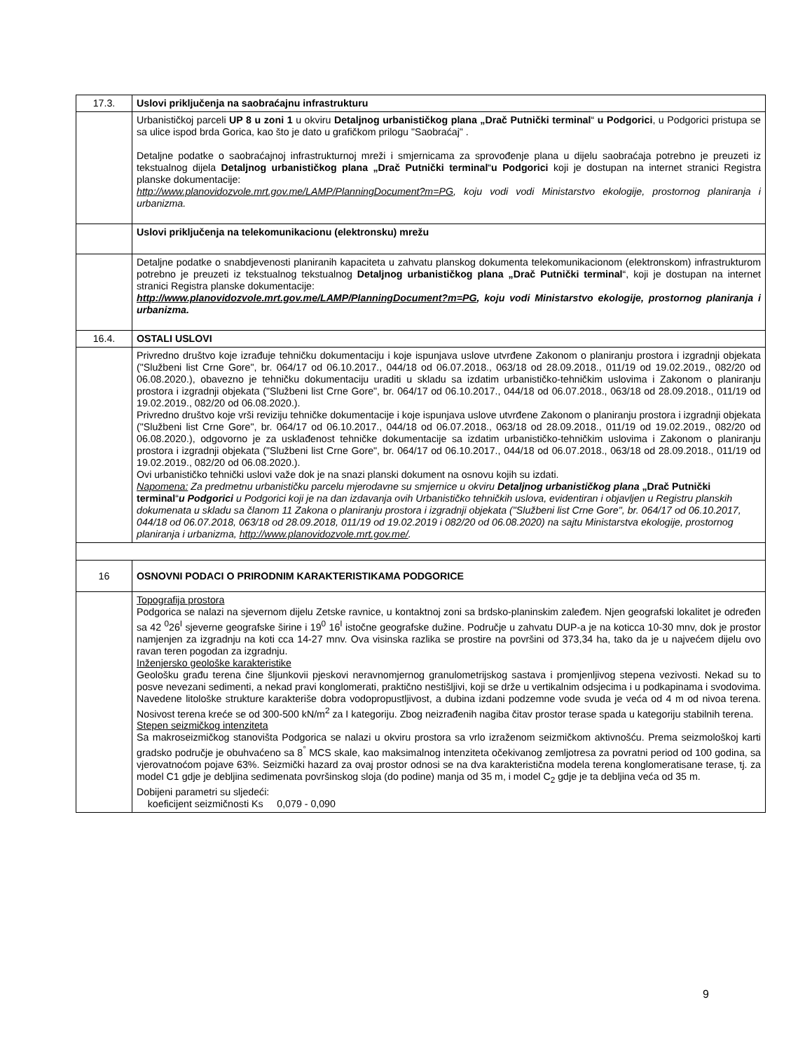| 17.3. | Uslovi priključenja na saobraćajnu infrastrukturu |
| | Urbanističkoj parceli UP 8 u zoni 1 u okviru Detaljnog urbanističkog plana „Drač Putnički terminal “ u Podgorici , u Podgorici pristupa se sa ulice ispod brda Gorica, kao što je dato u grafičkom prilogu "Saobraćaj" . Detaljne podatke o saobraćajnoj infrastrukturnoj mreži i smjernicama za sprovođenje plana u dijelu saobraćaja potrebno je preuzeti iz tekstualnog dijela Detaljnog urbanističkog plana „Drač Putnički terminal “ u Podgorici koji je dostupan na internet stranici Registra planske dokumentacije: http://www.planovidozvole.mrt.gov.me/LAMP/PlanningDocument?m=PG , koju vodi vodi Ministarstvo ekologije, prostornog planiranja i urbanizma. |
| | Uslovi priključenja na telekomunikacionu (elektronsku) mrežu |
| | Detaljne podatke o snabdjevenosti planiranih kapaciteta u zahvatu planskog dokumenta telekomunikacionom (elektronskom) infrastrukturom potrebno je preuzeti iz tekstualnog tekstualnog Detaljnog urbanističkog plana „Drač Putnički terminal “, koji je dostupan na internet stranici Registra planske dokumentacije: http://www.planovidozvole.mrt.gov.me/LAMP/PlanningDocument?m=PG , koju vodi Ministarstvo ekologije, prostornog planiranja i urbanizma. |
| 16.4. | OSTALI USLOVI |
| | Privredno društvo koje izrađuje tehničku dokumentaciju i koje ispunjava uslove utvrđene Zakonom o planiranju prostora i izgradnji objekata ("Službeni list Crne Gore", br. 064/17 od 06.10.2017., 044/18 od 06.07.2018., 063/18 od 28.09.2018., 011/19 od 19.02.2019., 082/20 od 06.08.2020.), obavezno je tehničku dokumentaciju uraditi u skladu sa izdatim urbanističko-tehničkim uslovima i Zakonom o planiranju prostora i izgradnji objekata ("Službeni list Crne Gore", br. 064/17 od 06.10.2017., 044/18 od 06.07.2018., 063/18 od 28.09.2018., 011/19 od 19.02.2019., 082/20 od 06.08.2020.). Privredno društvo koje vrši reviziju tehničke dokumentacije i koje ispunjava uslove utvrđene Zakonom o planiranju prostora i izgradnji objekata ("Službeni list Crne Gore", br. 064/17 od 06.10.2017., 044/18 od 06.07.2018., 063/18 od 28.09.2018., 011/19 od 19.02.2019., 082/20 od 06.08.2020.), odgovorno je za usklađenost tehničke dokumentacije sa izdatim urbanističko-tehničkim uslovima i Zakonom o planiranju prostora i izgradnji objekata ("Službeni list Crne Gore", br. 064/17 od 06.10.2017., 044/18 od 06.07.2018., 063/18 od 28.09.2018., 011/19 od 19.02.2019., 082/20 od 06.08.2020.). Ovi urbanističko tehnički uslovi važe dok je na snazi planski dokument na osnovu kojih su izdati. Napomena: Za predmetnu urbanističku parcelu mjerodavne su smjernice u okviru Detaljnog urbanističkog plana „Drač Putnički terminal “ u Podgorici u Podgorici koji je na dan izdavanja ovih Urbanističko tehničkih uslova, evidentiran i objavljen u Registru planskih dokumenata u skladu sa članom 11 Zakona o planiranju prostora i izgradnji objekata ("Službeni list Crne Gore", br. 064/17 od 06.10.2017, 044/18 od 06.07.2018, 063/18 od 28.09.2018, 011/19 od 19.02.2019 i 082/20 od 06.08.2020) na sajtu Ministarstva ekologije, prostornog planiranja i urbanizma, http://www.planovidozvole.mrt.gov.me/ . |
| 16 | OSNOVNI PODACI O PRIRODNIM KARAKTERISTIKAMA PODGORICE |
| | Topografija prostora Podgorica se nalazi na sjevernom dijelu Zetske ravnice, u kontaktnoj zoni sa brdsko-planinskim zaleđem. Njen geografski lokalitet je određen sa 42 <sup>0</sup>26<sup>I</sup> sjeverne geografske širine i 19<sup>0</sup> 16<sup>I</sup> istočne geografske dužine. Područje u zahvatu DUP-a je na koticca 10-30 mnv, dok je prostor namjenjen za izgradnju na koti cca 14-27 mnv. Ova visinska razlika se prostire na površini od 373,34 ha, tako da je u najvećem dijelu ovo ravan teren pogodan za izgradnju. Inženjersko geološke karakteristike Geološku građu terena čine šljunkovii pjeskovi neravnomjernog granulometrijskog sastava i promjenljivog stepena vezivosti. Nekad su to posve nevezani sedimenti, a nekad pravi konglomerati, praktično nestišljivi, koji se drže u vertikalnim odsjecima i u podkapinama i svodovima. Navedene litološke strukture karakteriše dobra vodopropustljivost, a dubina izdani podzemne vode svuda je veća od 4 m od nivoa terena. Nosivost terena kreće se od 300-500 kN/m<sup>2</sup> za I kategoriju. Zbog neizrađenih nagiba čitav prostor terase spada u kategoriju stabilnih terena. Stepen seizmičkog intenziteta Sa makroseizmičkog stanovišta Podgorica se nalazi u okviru prostora sa vrlo izraženom seizmičkom aktivnošću. Prema seizmološkoj karti gradsko područje je obuhvaćeno sa 8<sup>°</sup> MCS skale, kao maksimalnog intenziteta očekivanog zemljotresa za povratni period od 100 godina, sa vjerovatnoćom pojave 63%. Seizmički hazard za ovaj prostor odnosi se na dva karakteristična modela terena konglomeratisane terase, tj. za model C1 gdje je debljina sedimenata površinskog sloja (do podine) manja od 35 m, i model C<sub>2</sub> gdje je ta debljina veća od 35 m. Dobijeni parametri su sljedeći: koeficijent seizmičnosti Ks 0,079 - 0,090 |
9